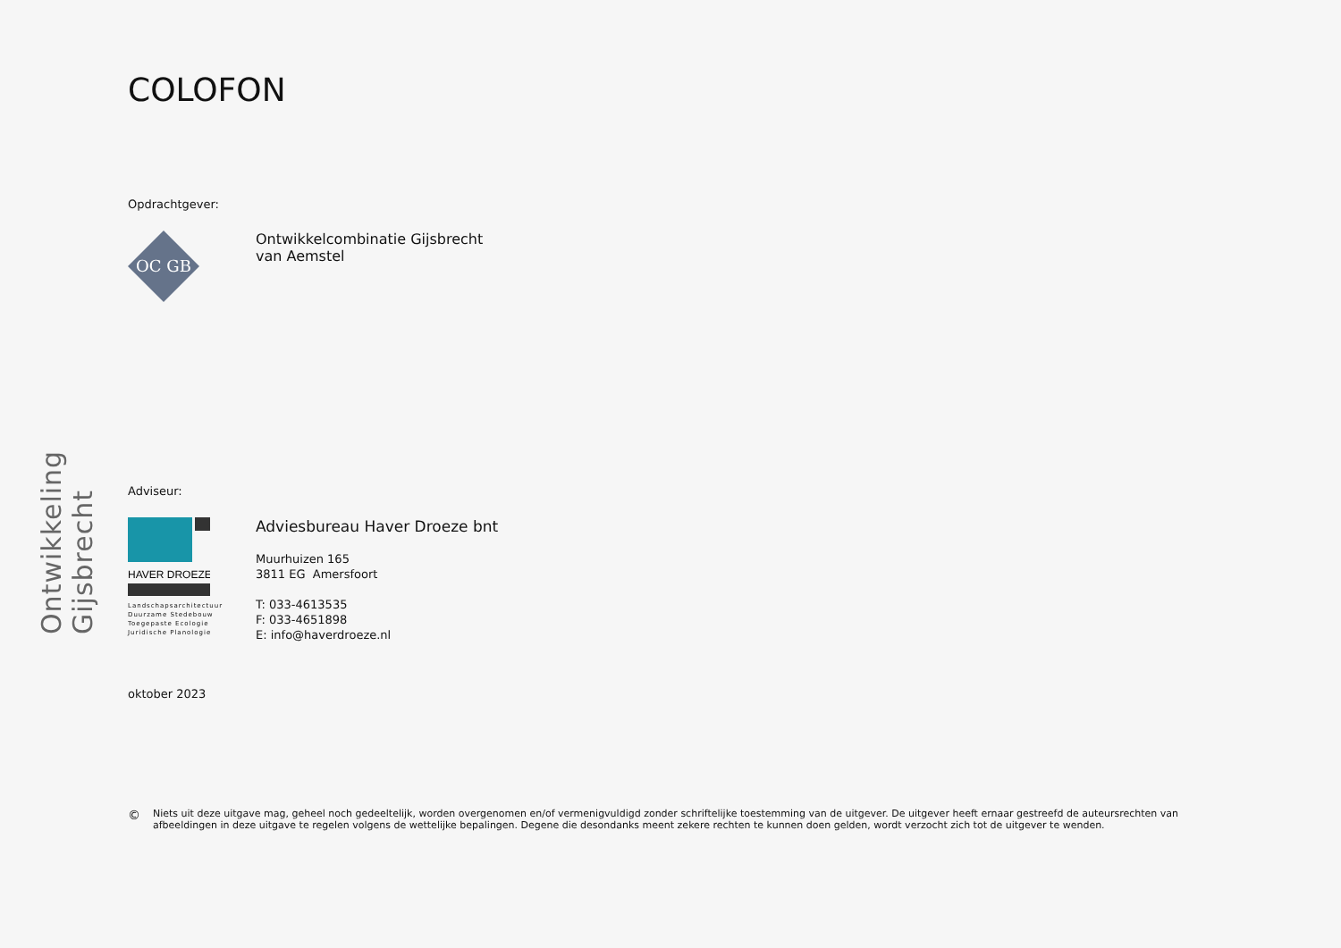Ontwikkeling Gijsbrecht
COLOFON
Opdrachtgever:
OC GB
Ontwikkelcombinatie Gijsbrecht
van Aemstel
Adviseur:
HAVER DROEZE
Landschapsarchitectuur
Duurzame Stedebouw
Toegepaste Ecologie
Juridische Planologie
Adviesbureau Haver Droeze bnt
Muurhuizen 165
3811 EG Amersfoort
T: 033-4613535
F: 033-4651898
E: info@haverdroeze.nl
oktober 2023
© Niets uit deze uitgave mag, geheel noch gedeeltelijk, worden overgenomen en/of vermenigvuldigd zonder schriftelijke toestemming van de uitgever. De uitgever heeft ernaar gestreefd de auteursrechten van afbeeldingen in deze uitgave te regelen volgens de wettelijke bepalingen. Degene die desondanks meent zekere rechten te kunnen doen gelden, wordt verzocht zich tot de uitgever te wenden.